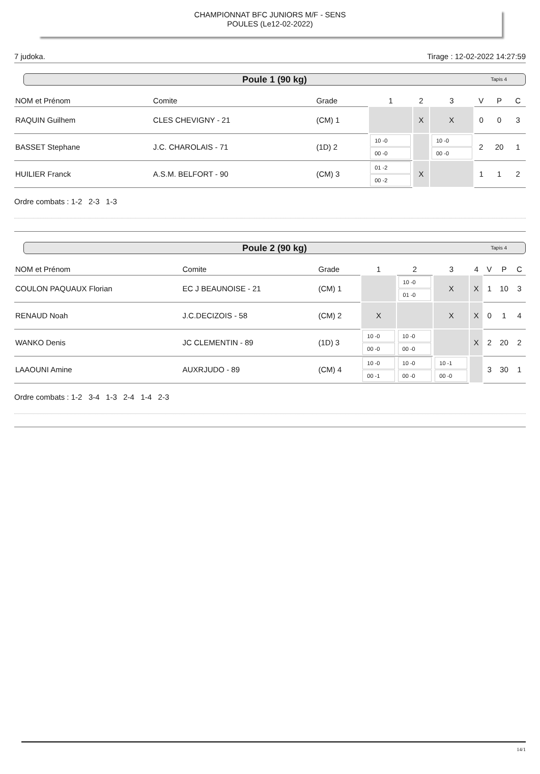CHAMPIONNAT BFC JUNIORS M/F - SENS
POULES (Le12-02-2022)
7 judoka. Tirage : 12-02-2022 14:27:59
Poule 1 (90 kg) Tapis 4
| NOM et Prénom | Comite | Grade | 1 | 2 | 3 | V | P | C |
| --- | --- | --- | --- | --- | --- | --- | --- | --- |
| RAQUIN Guilhem | CLES CHEVIGNY - 21 | (CM) 1 | | X | X | 0 | 0 | 3 |
| BASSET Stephane | J.C. CHAROLAIS - 71 | (1D) 2 | 10 -0 00 -0 | | 10 -0 00 -0 | 2 | 20 | 1 |
| HUILIER Franck | A.S.M. BELFORT - 90 | (CM) 3 | 01 -2 00 -2 | X | | 1 | 1 | 2 |
Ordre combats : 1-2 2-3 1-3
Poule 2 (90 kg) Tapis 4
| NOM et Prénom | Comite | Grade | 1 | 2 | 3 | 4 | V | P | C |
| --- | --- | --- | --- | --- | --- | --- | --- | --- | --- |
| COULON PAQUAUX Florian | EC J BEAUNOISE - 21 | (CM) 1 | | 10 -0 01 -0 | X | X | 1 | 10 | 3 |
| RENAUD Noah | J.C.DECIZOIS - 58 | (CM) 2 | X | | X | X | 0 | 1 | 4 |
| WANKO Denis | JC CLEMENTIN - 89 | (1D) 3 | 10 -0 00 -0 | 10 -0 00 -0 | | X | 2 | 20 | 2 |
| LAAOUNI Amine | AUXRJUDO - 89 | (CM) 4 | 10 -0 00 -1 | 10 -0 00 -0 | 10 -1 00 -0 | | 3 | 30 | 1 |
Ordre combats : 1-2 3-4 1-3 2-4 1-4 2-3
14/1